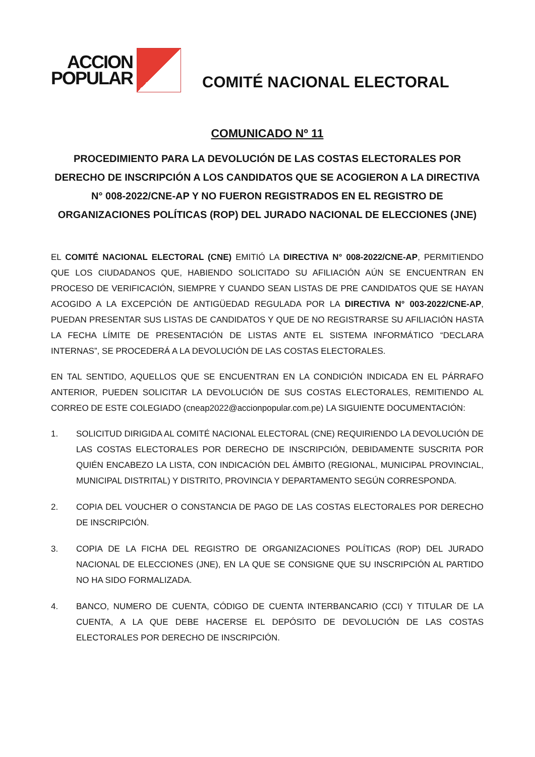ACCION
POPULAR
COMITÉ NACIONAL ELECTORAL
COMUNICADO Nº 11
PROCEDIMIENTO PARA LA DEVOLUCIÓN DE LAS COSTAS ELECTORALES POR DERECHO DE INSCRIPCIÓN A LOS CANDIDATOS QUE SE ACOGIERON A LA DIRECTIVA N° 008-2022/CNE-AP Y NO FUERON REGISTRADOS EN EL REGISTRO DE ORGANIZACIONES POLÍTICAS (ROP) DEL JURADO NACIONAL DE ELECCIONES (JNE)
EL COMITÉ NACIONAL ELECTORAL (CNE) EMITIÓ LA DIRECTIVA N° 008-2022/CNE-AP, PERMITIENDO QUE LOS CIUDADANOS QUE, HABIENDO SOLICITADO SU AFILIACIÓN AÚN SE ENCUENTRAN EN PROCESO DE VERIFICACIÓN, SIEMPRE Y CUANDO SEAN LISTAS DE PRE CANDIDATOS QUE SE HAYAN ACOGIDO A LA EXCEPCIÓN DE ANTIGÜEDAD REGULADA POR LA DIRECTIVA N° 003-2022/CNE-AP, PUEDAN PRESENTAR SUS LISTAS DE CANDIDATOS Y QUE DE NO REGISTRARSE SU AFILIACIÓN HASTA LA FECHA LÍMITE DE PRESENTACIÓN DE LISTAS ANTE EL SISTEMA INFORMÁTICO “DECLARA INTERNAS”, SE PROCEDERÁ A LA DEVOLUCIÓN DE LAS COSTAS ELECTORALES.
EN TAL SENTIDO, AQUELLOS QUE SE ENCUENTRAN EN LA CONDICIÓN INDICADA EN EL PÁRRAFO ANTERIOR, PUEDEN SOLICITAR LA DEVOLUCIÓN DE SUS COSTAS ELECTORALES, REMITIENDO AL CORREO DE ESTE COLEGIADO (cneap2022@accionpopular.com.pe) LA SIGUIENTE DOCUMENTACIÓN:
1. SOLICITUD DIRIGIDA AL COMITÉ NACIONAL ELECTORAL (CNE) REQUIRIENDO LA DEVOLUCIÓN DE LAS COSTAS ELECTORALES POR DERECHO DE INSCRIPCIÓN, DEBIDAMENTE SUSCRITA POR QUIÉN ENCABEZO LA LISTA, CON INDICACIÓN DEL ÁMBITO (REGIONAL, MUNICIPAL PROVINCIAL, MUNICIPAL DISTRITAL) Y DISTRITO, PROVINCIA Y DEPARTAMENTO SEGÚN CORRESPONDA.
2. COPIA DEL VOUCHER O CONSTANCIA DE PAGO DE LAS COSTAS ELECTORALES POR DERECHO DE INSCRIPCIÓN.
3. COPIA DE LA FICHA DEL REGISTRO DE ORGANIZACIONES POLÍTICAS (ROP) DEL JURADO NACIONAL DE ELECCIONES (JNE), EN LA QUE SE CONSIGNE QUE SU INSCRIPCIÓN AL PARTIDO NO HA SIDO FORMALIZADA.
4. BANCO, NUMERO DE CUENTA, CÓDIGO DE CUENTA INTERBANCARIO (CCI) Y TITULAR DE LA CUENTA, A LA QUE DEBE HACERSE EL DEPÓSITO DE DEVOLUCIÓN DE LAS COSTAS ELECTORALES POR DERECHO DE INSCRIPCIÓN.